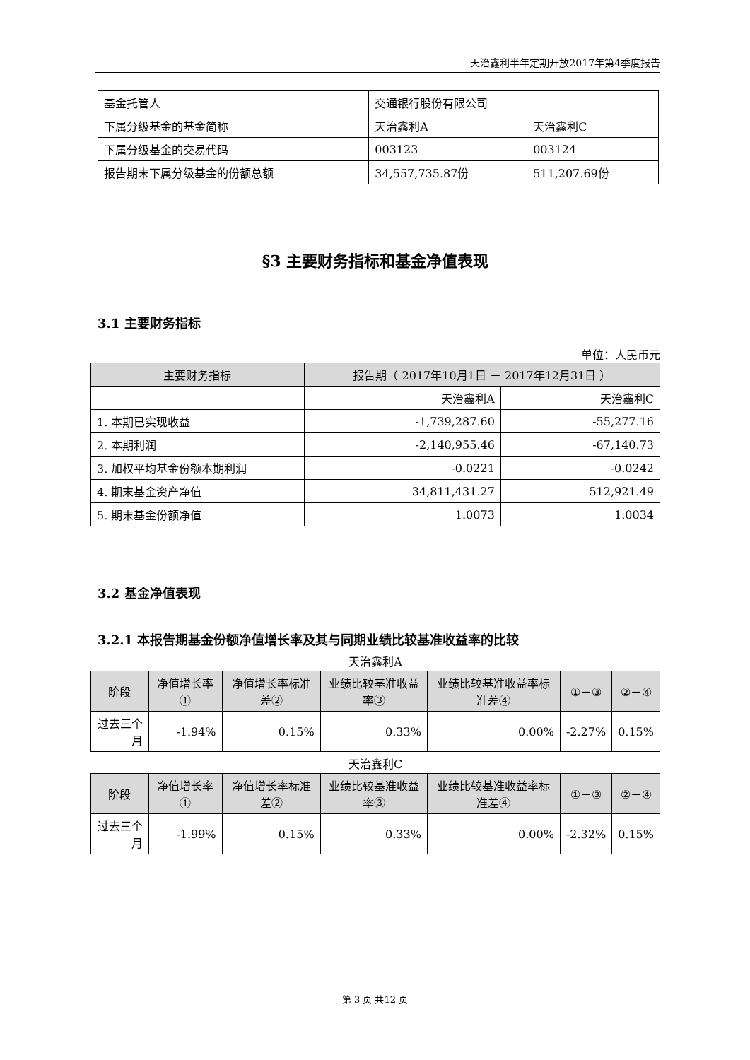天治鑫利半年定期开放2017年第4季度报告
| 基金托管人 | 交通银行股份有限公司 | |
| 下属分级基金的基金简称 | 天治鑫利A | 天治鑫利C |
| 下属分级基金的交易代码 | 003123 | 003124 |
| 报告期末下属分级基金的份额总额 | 34,557,735.87份 | 511,207.69份 |
§3 主要财务指标和基金净值表现
3.1 主要财务指标
单位：人民币元
| 主要财务指标 | 报告期（ 2017年10月1日 － 2017年12月31日 ） | |
| --- | --- | --- |
| | 天治鑫利A | 天治鑫利C |
| 1. 本期已实现收益 | -1,739,287.60 | -55,277.16 |
| 2. 本期利润 | -2,140,955.46 | -67,140.73 |
| 3. 加权平均基金份额本期利润 | -0.0221 | -0.0242 |
| 4. 期末基金资产净值 | 34,811,431.27 | 512,921.49 |
| 5. 期末基金份额净值 | 1.0073 | 1.0034 |
3.2 基金净值表现
3.2.1 本报告期基金份额净值增长率及其与同期业绩比较基准收益率的比较
天治鑫利A
| 阶段 | 净值增长率① | 净值增长率标准差② | 业绩比较基准收益率③ | 业绩比较基准收益率标准差④ | ①－③ | ②－④ |
| --- | --- | --- | --- | --- | --- | --- |
| 过去三个月 | -1.94% | 0.15% | 0.33% | 0.00% | -2.27% | 0.15% |
天治鑫利C
| 阶段 | 净值增长率① | 净值增长率标准差② | 业绩比较基准收益率③ | 业绩比较基准收益率标准差④ | ①－③ | ②－④ |
| --- | --- | --- | --- | --- | --- | --- |
| 过去三个月 | -1.99% | 0.15% | 0.33% | 0.00% | -2.32% | 0.15% |
第 3 页 共12 页